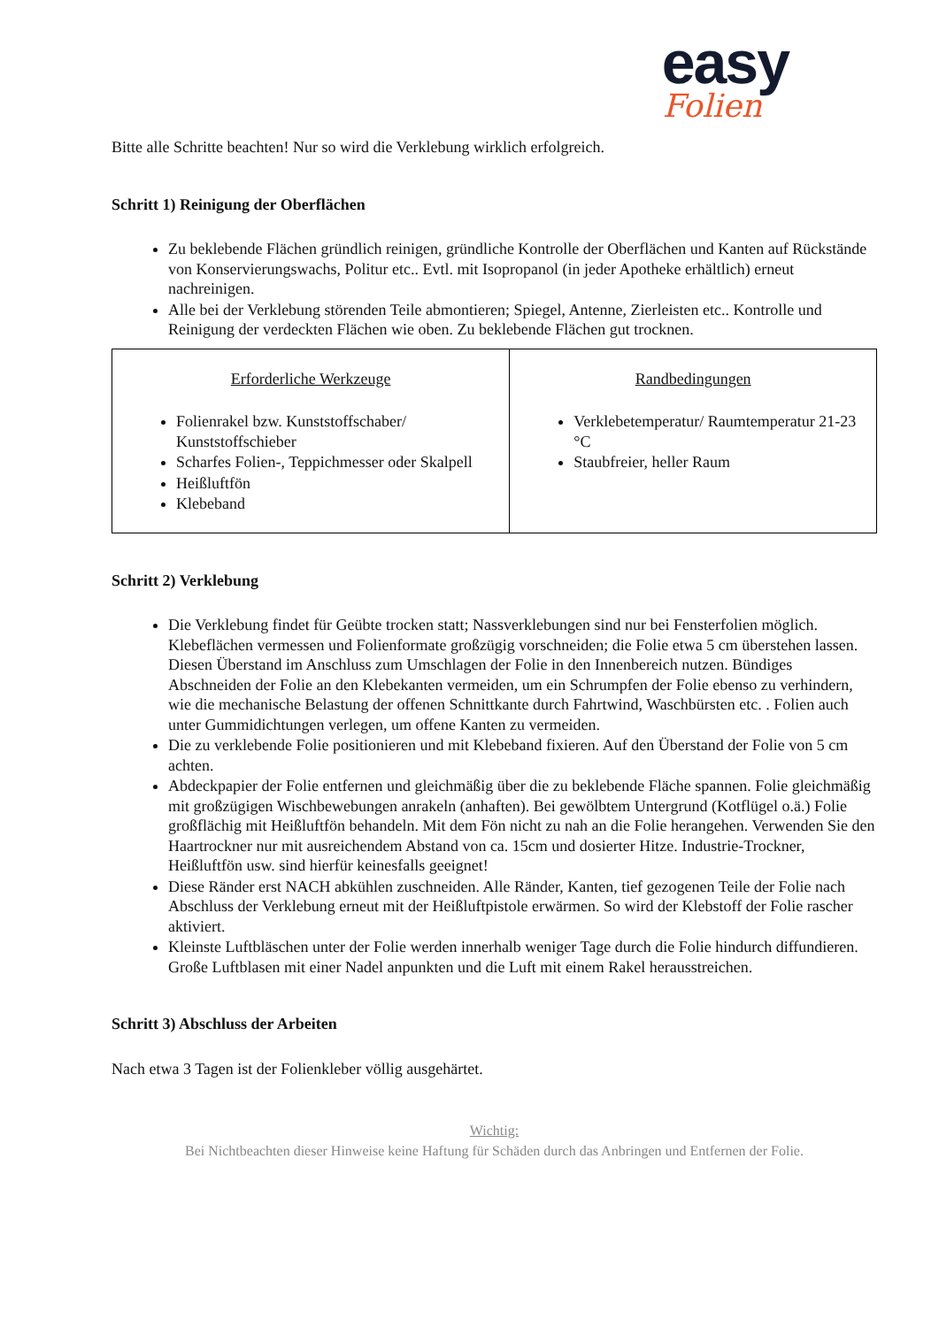easy
Folien
Bitte alle Schritte beachten! Nur so wird die Verklebung wirklich erfolgreich.
Schritt 1) Reinigung der Oberflächen
Zu beklebende Flächen gründlich reinigen, gründliche Kontrolle der Oberflächen und Kanten auf Rückstände von Konservierungswachs, Politur etc.. Evtl. mit Isopropanol (in jeder Apotheke erhältlich) erneut nachreinigen.
Alle bei der Verklebung störenden Teile abmontieren; Spiegel, Antenne, Zierleisten etc.. Kontrolle und Reinigung der verdeckten Flächen wie oben. Zu beklebende Flächen gut trocknen.
| Erforderliche Werkzeuge Folienrakel bzw. Kunststoffschaber/ Kunststoffschieber Scharfes Folien-, Teppichmesser oder Skalpell Heißluftfön Klebeband | Randbedingungen Verklebetemperatur/ Raumtemperatur 21-23 °C Staubfreier, heller Raum |
Schritt 2) Verklebung
Die Verklebung findet für Geübte trocken statt; Nassverklebungen sind nur bei Fensterfolien möglich. Klebeflächen vermessen und Folienformate großzügig vorschneiden; die Folie etwa 5 cm überstehen lassen. Diesen Überstand im Anschluss zum Umschlagen der Folie in den Innenbereich nutzen. Bündiges Abschneiden der Folie an den Klebekanten vermeiden, um ein Schrumpfen der Folie ebenso zu verhindern, wie die mechanische Belastung der offenen Schnittkante durch Fahrtwind, Waschbürsten etc. . Folien auch unter Gummidichtungen verlegen, um offene Kanten zu vermeiden.
Die zu verklebende Folie positionieren und mit Klebeband fixieren. Auf den Überstand der Folie von 5 cm achten.
Abdeckpapier der Folie entfernen und gleichmäßig über die zu beklebende Fläche spannen. Folie gleichmäßig mit großzügigen Wischbewebungen anrakeln (anhaften). Bei gewölbtem Untergrund (Kotflügel o.ä.) Folie großflächig mit Heißluftfön behandeln. Mit dem Fön nicht zu nah an die Folie herangehen. Verwenden Sie den Haartrockner nur mit ausreichendem Abstand von ca. 15cm und dosierter Hitze. Industrie-Trockner, Heißluftfön usw. sind hierfür keinesfalls geeignet!
Diese Ränder erst NACH abkühlen zuschneiden. Alle Ränder, Kanten, tief gezogenen Teile der Folie nach Abschluss der Verklebung erneut mit der Heißluftpistole erwärmen. So wird der Klebstoff der Folie rascher aktiviert.
Kleinste Luftbläschen unter der Folie werden innerhalb weniger Tage durch die Folie hindurch diffundieren. Große Luftblasen mit einer Nadel anpunkten und die Luft mit einem Rakel herausstreichen.
Schritt 3) Abschluss der Arbeiten
Nach etwa 3 Tagen ist der Folienkleber völlig ausgehärtet.
Wichtig:
Bei Nichtbeachten dieser Hinweise keine Haftung für Schäden durch das Anbringen und Entfernen der Folie.